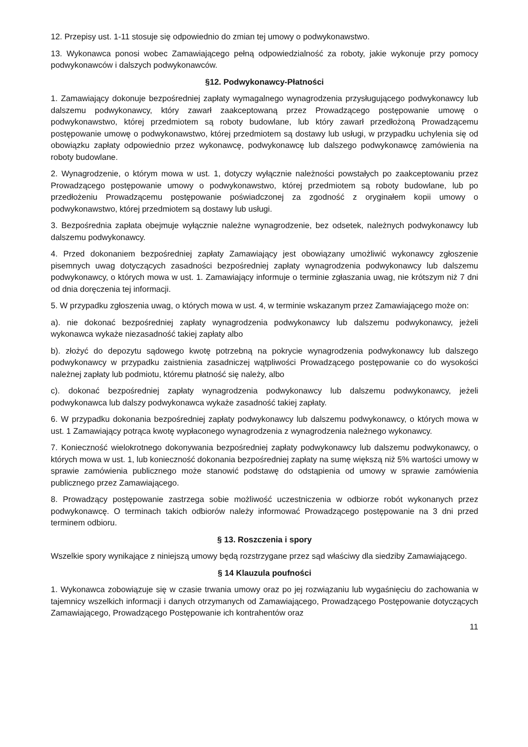12. Przepisy ust. 1-11 stosuje się odpowiednio do zmian tej umowy o podwykonawstwo.
13. Wykonawca ponosi wobec Zamawiającego pełną odpowiedzialność za roboty, jakie wykonuje przy pomocy podwykonawców i dalszych podwykonawców.
§12. Podwykonawcy-Płatności
1. Zamawiający dokonuje bezpośredniej zapłaty wymagalnego wynagrodzenia przysługującego podwykonawcy lub dalszemu podwykonawcy, który zawarł zaakceptowaną przez Prowadzącego postępowanie umowę o podwykonawstwo, której przedmiotem są roboty budowlane, lub który zawarł przedłożoną Prowadzącemu postępowanie umowę o podwykonawstwo, której przedmiotem są dostawy lub usługi, w przypadku uchylenia się od obowiązku zapłaty odpowiednio przez wykonawcę, podwykonawcę lub dalszego podwykonawcę zamówienia na roboty budowlane.
2. Wynagrodzenie, o którym mowa w ust. 1, dotyczy wyłącznie należności powstałych po zaakceptowaniu przez Prowadzącego postępowanie umowy o podwykonawstwo, której przedmiotem są roboty budowlane, lub po przedłożeniu Prowadzącemu postępowanie poświadczonej za zgodność z oryginałem kopii umowy o podwykonawstwo, której przedmiotem są dostawy lub usługi.
3. Bezpośrednia zapłata obejmuje wyłącznie należne wynagrodzenie, bez odsetek, należnych podwykonawcy lub dalszemu podwykonawcy.
4. Przed dokonaniem bezpośredniej zapłaty Zamawiający jest obowiązany umożliwić wykonawcy zgłoszenie pisemnych uwag dotyczących zasadności bezpośredniej zapłaty wynagrodzenia podwykonawcy lub dalszemu podwykonawcy, o których mowa w ust. 1. Zamawiający informuje o terminie zgłaszania uwag, nie krótszym niż 7 dni od dnia doręczenia tej informacji.
5. W przypadku zgłoszenia uwag, o których mowa w ust. 4, w terminie wskazanym przez Zamawiającego może on:
a). nie dokonać bezpośredniej zapłaty wynagrodzenia podwykonawcy lub dalszemu podwykonawcy, jeżeli wykonawca wykaże niezasadność takiej zapłaty albo
b). złożyć do depozytu sądowego kwotę potrzebną na pokrycie wynagrodzenia podwykonawcy lub dalszego podwykonawcy w przypadku zaistnienia zasadniczej wątpliwości Prowadzącego postępowanie co do wysokości należnej zapłaty lub podmiotu, któremu płatność się należy, albo
c). dokonać bezpośredniej zapłaty wynagrodzenia podwykonawcy lub dalszemu podwykonawcy, jeżeli podwykonawca lub dalszy podwykonawca wykaże zasadność takiej zapłaty.
6. W przypadku dokonania bezpośredniej zapłaty podwykonawcy lub dalszemu podwykonawcy, o których mowa w ust. 1 Zamawiający potrąca kwotę wypłaconego wynagrodzenia z wynagrodzenia należnego wykonawcy.
7. Konieczność wielokrotnego dokonywania bezpośredniej zapłaty podwykonawcy lub dalszemu podwykonawcy, o których mowa w ust. 1, lub konieczność dokonania bezpośredniej zapłaty na sumę większą niż 5% wartości umowy w sprawie zamówienia publicznego może stanowić podstawę do odstąpienia od umowy w sprawie zamówienia publicznego przez Zamawiającego.
8. Prowadzący postępowanie zastrzega sobie możliwość uczestniczenia w odbiorze robót wykonanych przez podwykonawcę. O terminach takich odbiorów należy informować Prowadzącego postępowanie na 3 dni przed terminem odbioru.
§ 13. Roszczenia i spory
Wszelkie spory wynikające z niniejszą umowy będą rozstrzygane przez sąd właściwy dla siedziby Zamawiającego.
§ 14 Klauzula poufności
1. Wykonawca zobowiązuje się w czasie trwania umowy oraz po jej rozwiązaniu lub wygaśnięciu do zachowania w tajemnicy wszelkich informacji i danych otrzymanych od Zamawiającego, Prowadzącego Postępowanie dotyczących Zamawiającego, Prowadzącego Postępowanie ich kontrahentów oraz
11